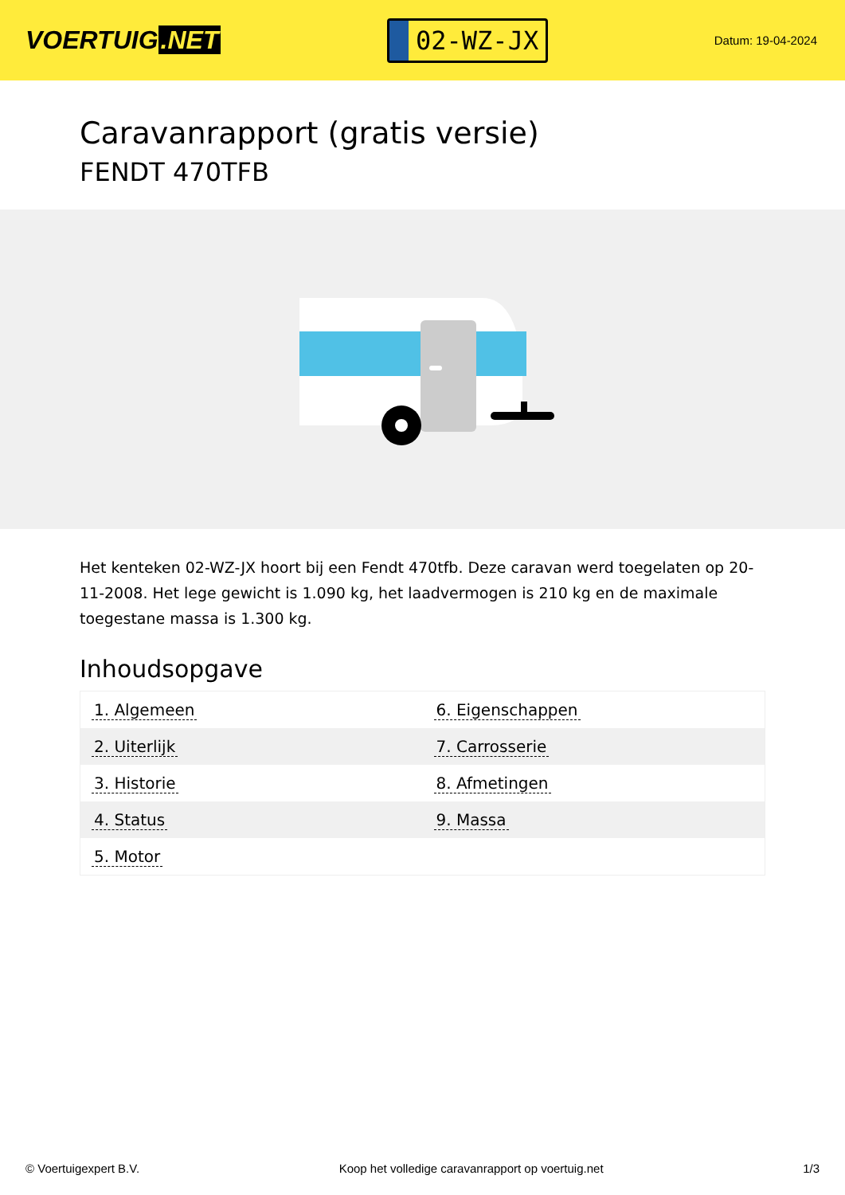VOERTUIG.NET
02-WZ-JX
Datum: 19-04-2024
Caravanrapport (gratis versie)
FENDT 470TFB
Het kenteken 02-WZ-JX hoort bij een Fendt 470tfb. Deze caravan werd toegelaten op 20-11-2008. Het lege gewicht is 1.090 kg, het laadvermogen is 210 kg en de maximale toegestane massa is 1.300 kg.
Inhoudsopgave
| 1. Algemeen | 6. Eigenschappen |
| 2. Uiterlijk | 7. Carrosserie |
| 3. Historie | 8. Afmetingen |
| 4. Status | 9. Massa |
| 5. Motor | |
© Voertuigexpert B.V. Koop het volledige caravanrapport op voertuig.net 1/3